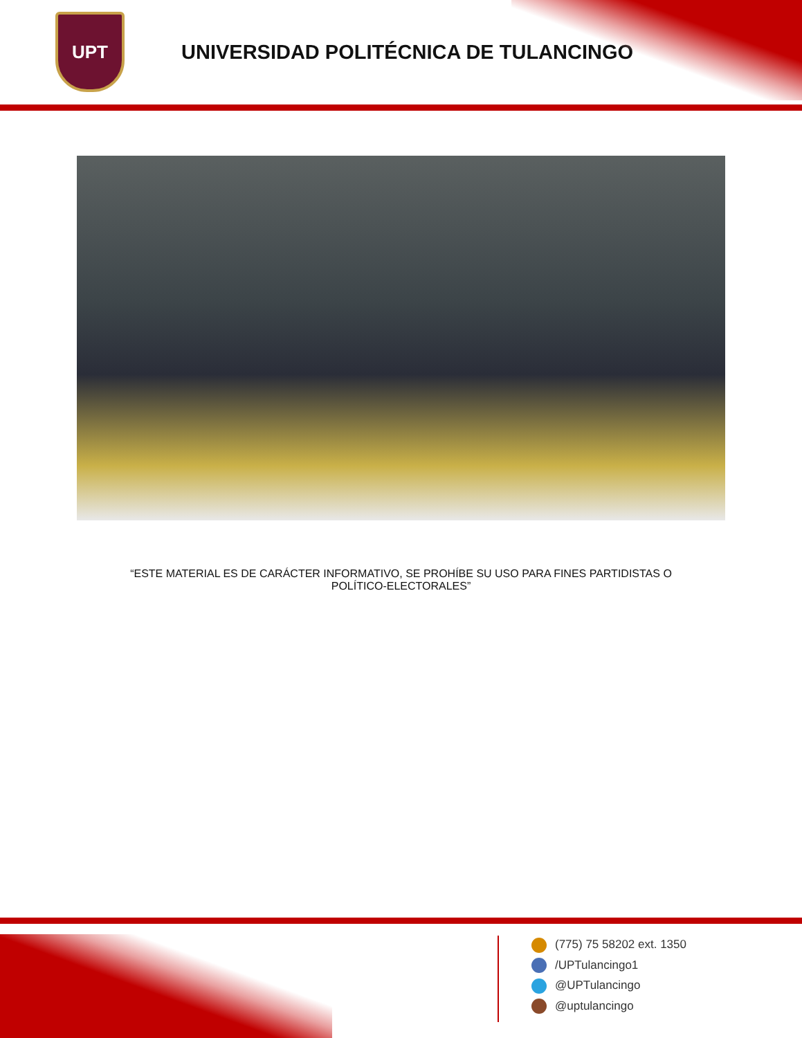UPT
UNIVERSIDAD POLITÉCNICA DE TULANCINGO
“ESTE MATERIAL ES DE CARÁCTER INFORMATIVO, SE PROHÍBE SU USO PARA FINES PARTIDISTAS O
POLÍTICO-ELECTORALES”
(775) 75 58202 ext. 1350
/UPTulancingo1
@UPTulancingo
@uptulancingo